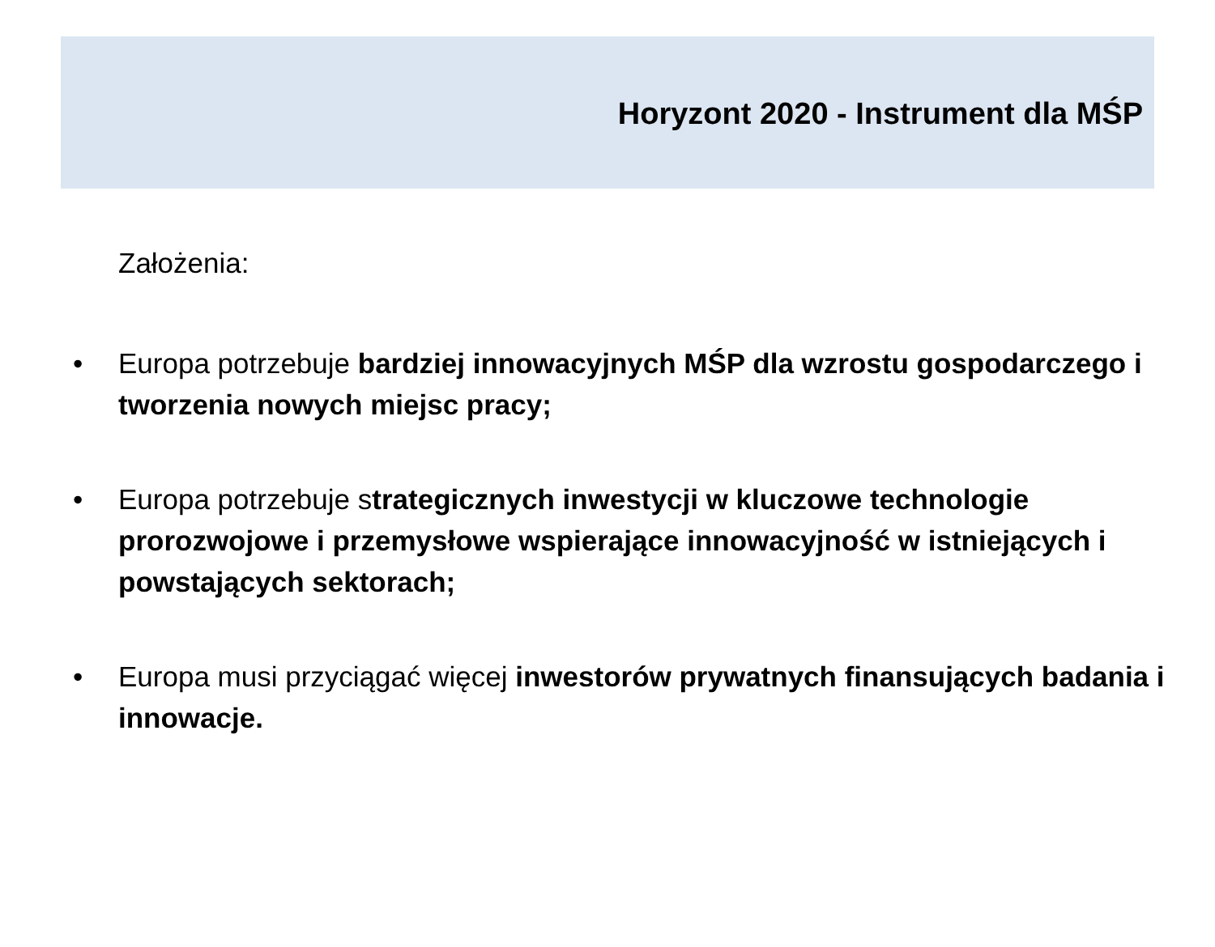Horyzont 2020 - Instrument dla MŚP
Założenia:
• Europa potrzebuje bardziej innowacyjnych MŚP dla wzrostu gospodarczego i tworzenia nowych miejsc pracy;
• Europa potrzebuje strategicznych inwestycji w kluczowe technologie prorozwojowe i przemysłowe wspierające innowacyjność w istniejących i powstających sektorach;
• Europa musi przyciągać więcej inwestorów prywatnych finansujących badania i innowacje.